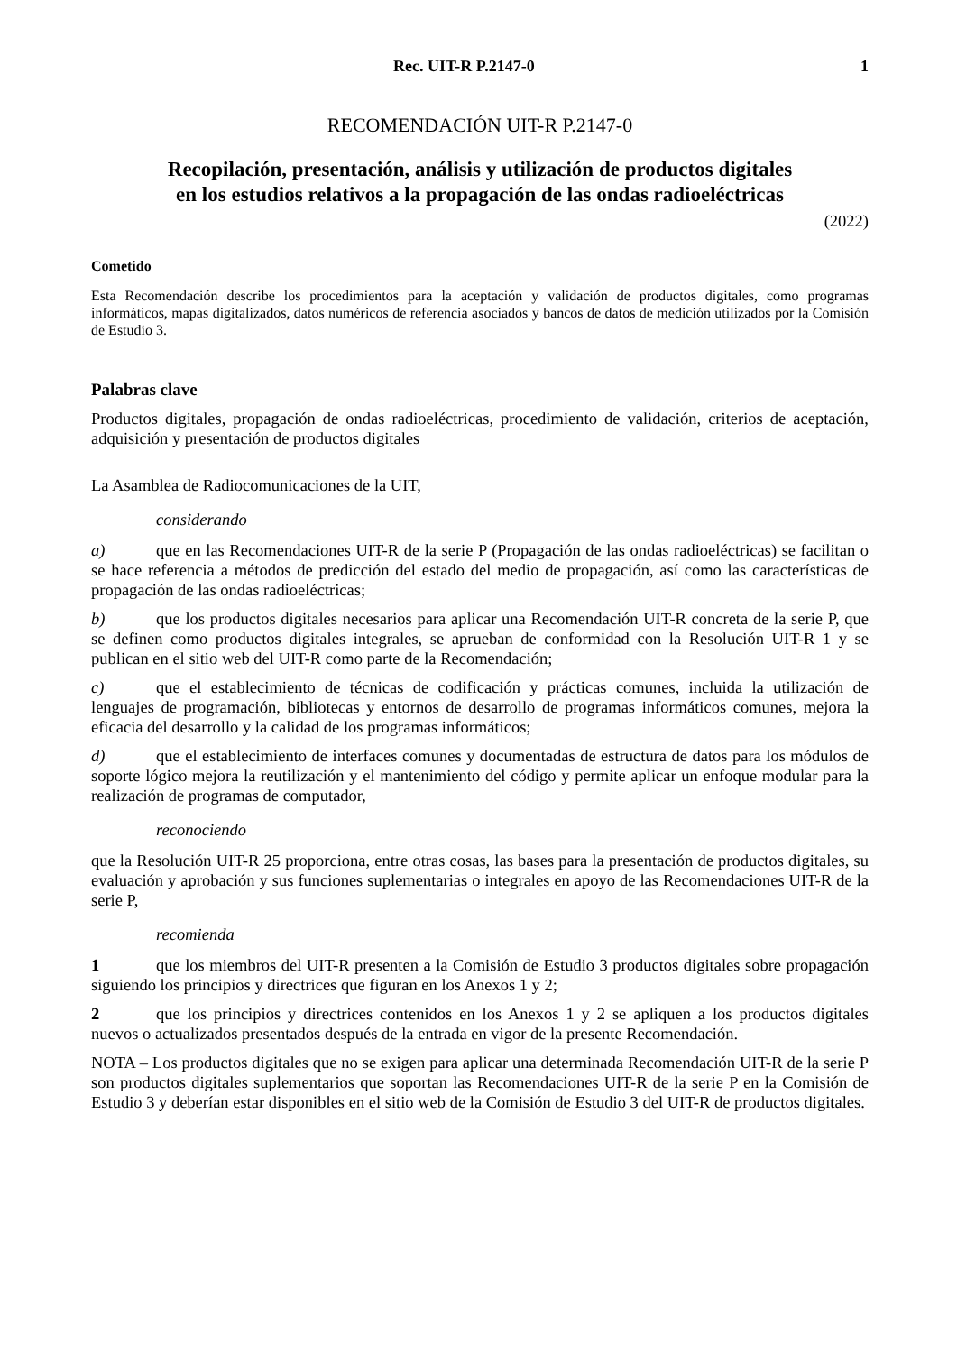Rec. UIT-R P.2147-0 1
RECOMENDACIÓN UIT-R P.2147-0
Recopilación, presentación, análisis y utilización de productos digitales
en los estudios relativos a la propagación de las ondas radioeléctricas
(2022)
Cometido
Esta Recomendación describe los procedimientos para la aceptación y validación de productos digitales, como programas informáticos, mapas digitalizados, datos numéricos de referencia asociados y bancos de datos de medición utilizados por la Comisión de Estudio 3.
Palabras clave
Productos digitales, propagación de ondas radioeléctricas, procedimiento de validación, criterios de aceptación, adquisición y presentación de productos digitales
La Asamblea de Radiocomunicaciones de la UIT,
considerando
a) que en las Recomendaciones UIT-R de la serie P (Propagación de las ondas radioeléctricas) se facilitan o se hace referencia a métodos de predicción del estado del medio de propagación, así como las características de propagación de las ondas radioeléctricas;
b) que los productos digitales necesarios para aplicar una Recomendación UIT-R concreta de la serie P, que se definen como productos digitales integrales, se aprueban de conformidad con la Resolución UIT-R 1 y se publican en el sitio web del UIT-R como parte de la Recomendación;
c) que el establecimiento de técnicas de codificación y prácticas comunes, incluida la utilización de lenguajes de programación, bibliotecas y entornos de desarrollo de programas informáticos comunes, mejora la eficacia del desarrollo y la calidad de los programas informáticos;
d) que el establecimiento de interfaces comunes y documentadas de estructura de datos para los módulos de soporte lógico mejora la reutilización y el mantenimiento del código y permite aplicar un enfoque modular para la realización de programas de computador,
reconociendo
que la Resolución UIT-R 25 proporciona, entre otras cosas, las bases para la presentación de productos digitales, su evaluación y aprobación y sus funciones suplementarias o integrales en apoyo de las Recomendaciones UIT-R de la serie P,
recomienda
1 que los miembros del UIT-R presenten a la Comisión de Estudio 3 productos digitales sobre propagación siguiendo los principios y directrices que figuran en los Anexos 1 y 2;
2 que los principios y directrices contenidos en los Anexos 1 y 2 se apliquen a los productos digitales nuevos o actualizados presentados después de la entrada en vigor de la presente Recomendación.
NOTA – Los productos digitales que no se exigen para aplicar una determinada Recomendación UIT-R de la serie P son productos digitales suplementarios que soportan las Recomendaciones UIT-R de la serie P en la Comisión de Estudio 3 y deberían estar disponibles en el sitio web de la Comisión de Estudio 3 del UIT-R de productos digitales.